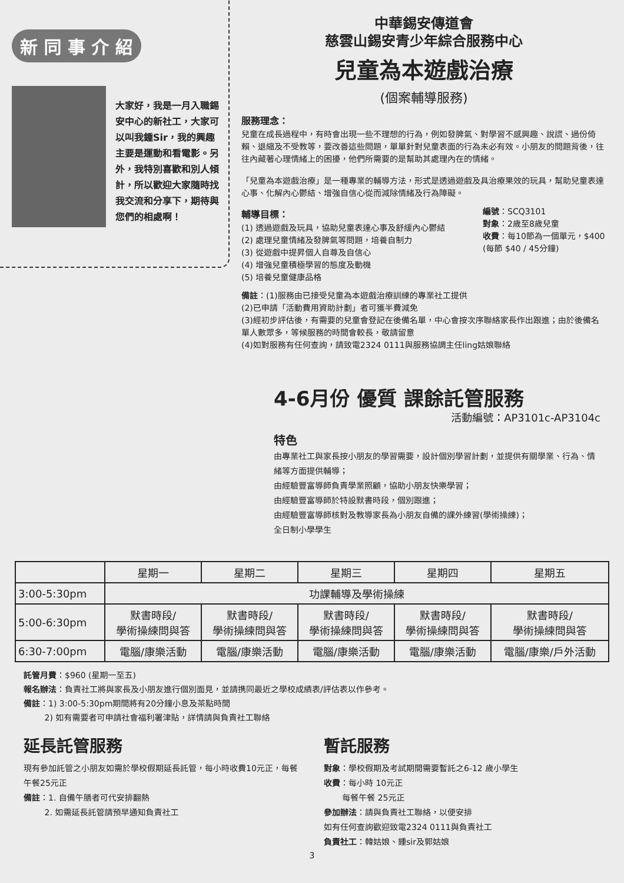新 同 事 介 紹
大家好，我是一月入職錫安中心的新社工，大家可以叫我鍾Sir，我的興趣主要是運動和看電影。另外，我特別喜歡和別人傾計，所以歡迎大家隨時找我交流和分享下，期待與您們的相處啊！
中華錫安傳道會
慈雲山錫安青少年綜合服務中心
兒童為本遊戲治療
(個案輔導服務)
服務理念：
兒童在成長過程中，有時會出現一些不理想的行為，例如發脾氣、對學習不感興趣、說謊、過份倚賴、退縮及不受教等，要改善這些問題，單單針對兒童表面的行為未必有效。小朋友的問題背後，往往內藏著心理情緒上的困擾，他們所需要的是幫助其處理內在的情緒。
「兒童為本遊戲治療」是一種專業的輔導方法，形式是透過遊戲及具治療果效的玩具，幫助兒童表達心事、化解內心鬱結、增強自信心從而減除情緒及行為障礙。
輔導目標：
(1) 透過遊戲及玩具，協助兒童表達心事及舒緩內心鬱結
(2) 處理兒童情緒及發脾氣等問題，培養自制力
(3) 從遊戲中提昇個人自尊及自信心
(4) 增強兒童積極學習的態度及動機
(5) 培養兒童健康品格
編號：SCQ3101
對象：2歲至8歲兒童
收費：每10節為一個單元，$400
(每節 $40 / 45分鐘)
備註：(1)服務由已接受兒童為本遊戲治療訓練的專業社工提供
(2)已申請「活動費用資助計劃」者可獲半費減免
(3)經初步評估後，有需要的兒童會登記在後備名單，中心會按次序聯絡家長作出跟進；由於後備名單人數眾多，等候服務的時間會較長，敬請留意
(4)如對服務有任何查詢，請致電2324 0111與服務協調主任ling姑娘聯絡
4-6月份 優質 課餘託管服務
活動編號：AP3101c-AP3104c
特色
由專業社工與家長按小朋友的學習需要，設計個別學習計劃，並提供有關學業、行為、情緒等方面提供輔導；
由經驗豐富導師負責學業照顧，協助小朋友快樂學習；
由經驗豐富導師於特設默書時段，個別跟進；
由經驗豐富導師核對及教導家長為小朋友自備的課外練習(學術操練)；
全日制小學學生
| | 星期一 | 星期二 | 星期三 | 星期四 | 星期五 |
| --- | --- | --- | --- | --- | --- |
| 3:00-5:30pm | 功課輔導及學術操練 | | | | |
| 5:00-6:30pm | 默書時段/ 學術操練問與答 | 默書時段/ 學術操練問與答 | 默書時段/ 學術操練問與答 | 默書時段/ 學術操練問與答 | 默書時段/ 學術操練問與答 |
| 6:30-7:00pm | 電腦/康樂活動 | 電腦/康樂活動 | 電腦/康樂活動 | 電腦/康樂活動 | 電腦/康樂/戶外活動 |
託管月費：$960 (星期一至五)
報名辦法：負責社工將與家長及小朋友進行個別面見，並請携同最近之學校成績表/評估表以作參考。
備註：1) 3:00-5:30pm期間將有20分鐘小息及茶點時間
2) 如有需要者可申請社會福利署津貼，詳情請與負責社工聯絡
延長託管服務
現有參加託管之小朋友如需於學校假期延長託管，每小時收費10元正，每餐午餐25元正
備註：1. 自備午膳者可代安排翻熱
2. 如需延長託管請預早通知負責社工
暫託服務
對象：學校假期及考試期間需要暫託之6-12 歲小學生
收費：每小時 10元正
每餐午餐 25元正
參加辦法：請與負責社工聯絡，以便安排
如有任何查詢歡迎致電2324 0111與負責社工
負責社工：韓姑娘、鍾sir及郭姑娘
3